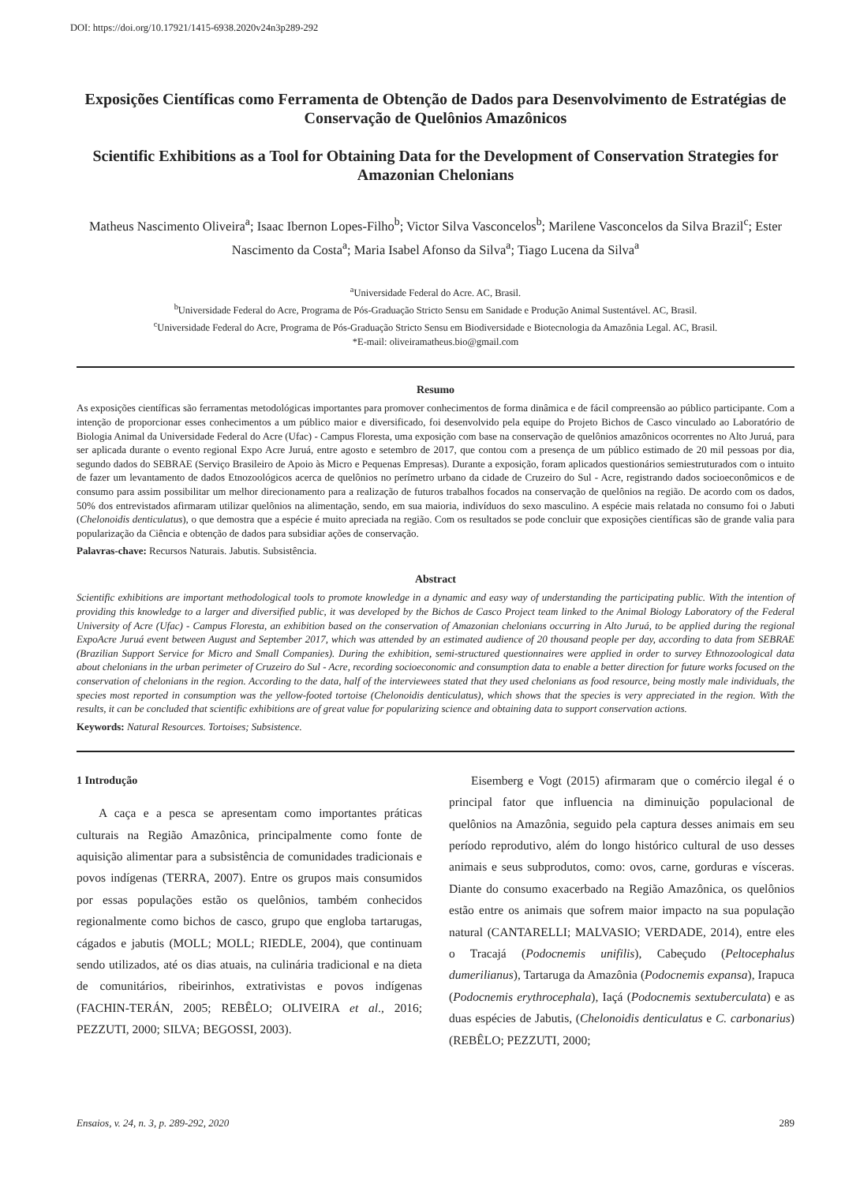DOI: https://doi.org/10.17921/1415-6938.2020v24n3p289-292
Exposições Científicas como Ferramenta de Obtenção de Dados para Desenvolvimento de Estratégias de Conservação de Quelônios Amazônicos
Scientific Exhibitions as a Tool for Obtaining Data for the Development of Conservation Strategies for Amazonian Chelonians
Matheus Nascimento Oliveira<sup>a</sup>; Isaac Ibernon Lopes-Filho<sup>b</sup>; Victor Silva Vasconcelos<sup>b</sup>; Marilene Vasconcelos da Silva Brazil<sup>c</sup>; Ester Nascimento da Costa<sup>a</sup>; Maria Isabel Afonso da Silva<sup>a</sup>; Tiago Lucena da Silva<sup>a</sup>
<sup>a</sup> Universidade Federal do Acre. AC, Brasil.
<sup>b</sup> Universidade Federal do Acre, Programa de Pós-Graduação Stricto Sensu em Sanidade e Produção Animal Sustentável. AC, Brasil.
<sup>c</sup> Universidade Federal do Acre, Programa de Pós-Graduação Stricto Sensu em Biodiversidade e Biotecnologia da Amazônia Legal. AC, Brasil.
*E-mail: oliveiramatheus.bio@gmail.com
Resumo
As exposições científicas são ferramentas metodológicas importantes para promover conhecimentos de forma dinâmica e de fácil compreensão ao público participante. Com a intenção de proporcionar esses conhecimentos a um público maior e diversificado, foi desenvolvido pela equipe do Projeto Bichos de Casco vinculado ao Laboratório de Biologia Animal da Universidade Federal do Acre (Ufac) - Campus Floresta, uma exposição com base na conservação de quelônios amazônicos ocorrentes no Alto Juruá, para ser aplicada durante o evento regional Expo Acre Juruá, entre agosto e setembro de 2017, que contou com a presença de um público estimado de 20 mil pessoas por dia, segundo dados do SEBRAE (Serviço Brasileiro de Apoio às Micro e Pequenas Empresas). Durante a exposição, foram aplicados questionários semiestruturados com o intuito de fazer um levantamento de dados Etnozoológicos acerca de quelônios no perímetro urbano da cidade de Cruzeiro do Sul - Acre, registrando dados socioeconômicos e de consumo para assim possibilitar um melhor direcionamento para a realização de futuros trabalhos focados na conservação de quelônios na região. De acordo com os dados, 50% dos entrevistados afirmaram utilizar quelônios na alimentação, sendo, em sua maioria, indivíduos do sexo masculino. A espécie mais relatada no consumo foi o Jabuti (Chelonoidis denticulatus), o que demostra que a espécie é muito apreciada na região. Com os resultados se pode concluir que exposições científicas são de grande valia para popularização da Ciência e obtenção de dados para subsidiar ações de conservação.
Palavras-chave: Recursos Naturais. Jabutis. Subsistência.
Abstract
Scientific exhibitions are important methodological tools to promote knowledge in a dynamic and easy way of understanding the participating public. With the intention of providing this knowledge to a larger and diversified public, it was developed by the Bichos de Casco Project team linked to the Animal Biology Laboratory of the Federal University of Acre (Ufac) - Campus Floresta, an exhibition based on the conservation of Amazonian chelonians occurring in Alto Juruá, to be applied during the regional ExpoAcre Juruá event between August and September 2017, which was attended by an estimated audience of 20 thousand people per day, according to data from SEBRAE (Brazilian Support Service for Micro and Small Companies). During the exhibition, semi-structured questionnaires were applied in order to survey Ethnozoological data about chelonians in the urban perimeter of Cruzeiro do Sul - Acre, recording socioeconomic and consumption data to enable a better direction for future works focused on the conservation of chelonians in the region. According to the data, half of the interviewees stated that they used chelonians as food resource, being mostly male individuals, the species most reported in consumption was the yellow-footed tortoise (Chelonoidis denticulatus), which shows that the species is very appreciated in the region. With the results, it can be concluded that scientific exhibitions are of great value for popularizing science and obtaining data to support conservation actions.
Keywords: Natural Resources. Tortoises; Subsistence.
1 Introdução
A caça e a pesca se apresentam como importantes práticas culturais na Região Amazônica, principalmente como fonte de aquisição alimentar para a subsistência de comunidades tradicionais e povos indígenas (TERRA, 2007). Entre os grupos mais consumidos por essas populações estão os quelônios, também conhecidos regionalmente como bichos de casco, grupo que engloba tartarugas, cágados e jabutis (MOLL; MOLL; RIEDLE, 2004), que continuam sendo utilizados, até os dias atuais, na culinária tradicional e na dieta de comunitários, ribeirinhos, extrativistas e povos indígenas (FACHIN-TERÁN, 2005; REBÊLO; OLIVEIRA et al., 2016; PEZZUTI, 2000; SILVA; BEGOSSI, 2003).
Eisemberg e Vogt (2015) afirmaram que o comércio ilegal é o principal fator que influencia na diminuição populacional de quelônios na Amazônia, seguido pela captura desses animais em seu período reprodutivo, além do longo histórico cultural de uso desses animais e seus subprodutos, como: ovos, carne, gorduras e vísceras. Diante do consumo exacerbado na Região Amazônica, os quelônios estão entre os animais que sofrem maior impacto na sua população natural (CANTARELLI; MALVASIO; VERDADE, 2014), entre eles o Tracajá (Podocnemis unifilis), Cabeçudo (Peltocephalus dumerilianus), Tartaruga da Amazônia (Podocnemis expansa), Irapuca (Podocnemis erythrocephala), Iaçá (Podocnemis sextuberculata) e as duas espécies de Jabutis, (Chelonoidis denticulatus e C. carbonarius) (REBÊLO; PEZZUTI, 2000;
Ensaios, v. 24, n. 3, p. 289-292, 2020 289